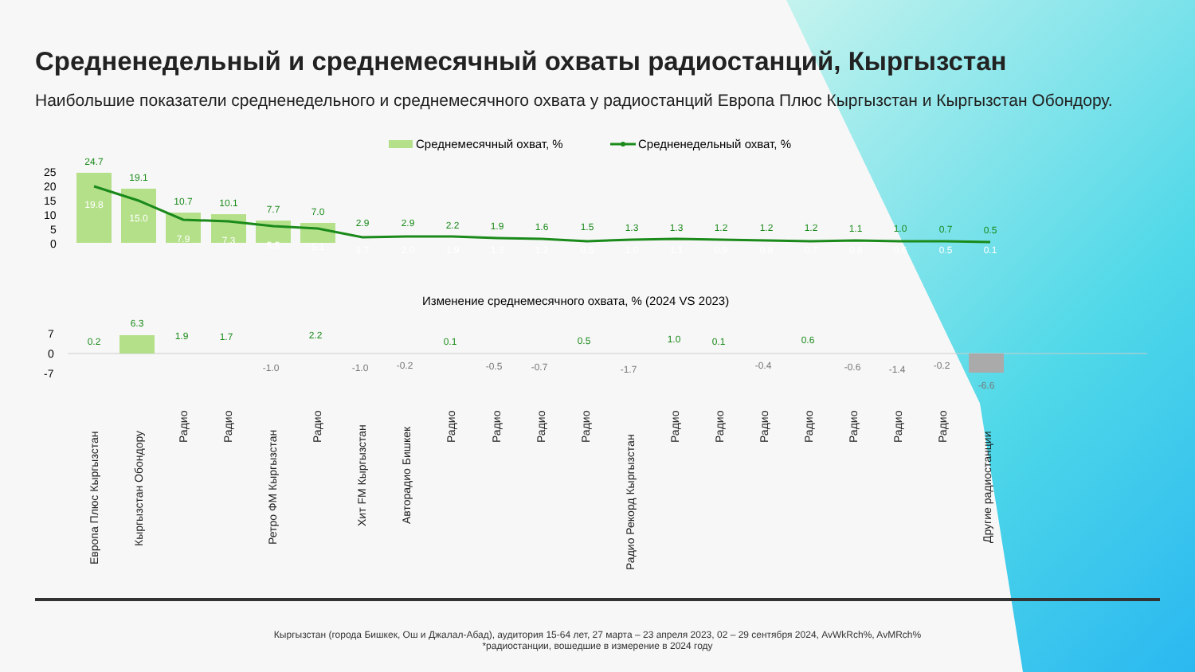Средненедельный и среднемесячный охваты радиостанций, Кыргызстан
Наибольшие показатели средненедельного и среднемесячного охвата у радиостанций Европа Плюс Кыргызстан и Кыргызстан Обондору.
Среднемесячный охват, %
Средненедельный охват, %
25
20
15
10
5
0
24.7
19.1
10.7
10.1
7.7
7.0
2.9
2.9
2.2
1.9
1.6
1.5
1.3
1.3
1.2
1.2
1.2
1.1
1.0
0.7
0.5
19.8
15.0
7.9
7.3
5.5
5.1
1.7
2.0
1.9
1.3
1.2
0.5
1.0
1.1
0.9
0.8
0.7
0.8
0.6
0.5
0.1
Изменение среднемесячного охвата, % (2024 VS 2023)
7
0
-7
0.2
6.3
1.9
1.7
2.2
0.1
0.5
1.0
0.1
0.6
-1.0
-1.0
-0.2
-0.5
-0.7
-1.7
-0.4
-0.6
-1.4
-0.2
-6.6
Европа Плюс Кыргызстан
Кыргызстан Обондору
Радио
Радио
Ретро ФМ Кыргызстан
Радио
Хит FM Кыргызстан
Авторадио Бишкек
Радио
Радио
Радио
Радио
Радио Рекорд Кыргызстан
Радио
Радио
Радио
Радио
Радио
Радио
Радио
Другие радиостанции
Кыргызстан (города Бишкек, Ош и Джалал-Абад), аудитория 15-64 лет, 27 марта – 23 апреля 2023, 02 – 29 сентября 2024, AvWkRch%, AvMRch%
*радиостанции, вошедшие в измерение в 2024 году